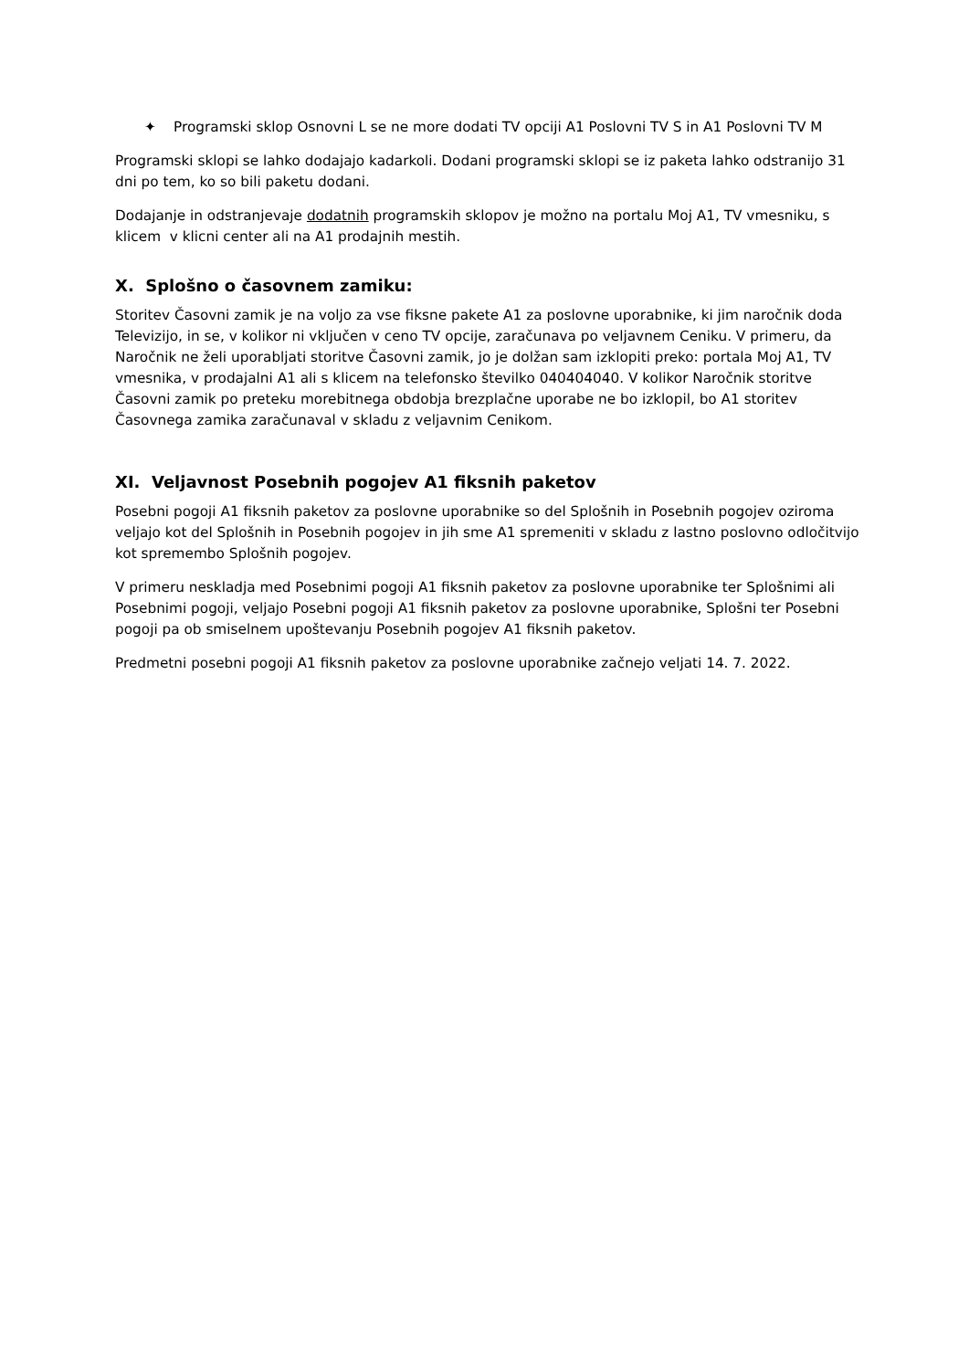✦ Programski sklop Osnovni L se ne more dodati TV opciji A1 Poslovni TV S in A1 Poslovni TV M
Programski sklopi se lahko dodajajo kadarkoli. Dodani programski sklopi se iz paketa lahko odstranijo 31 dni po tem, ko so bili paketu dodani.
Dodajanje in odstranjevaje dodatnih programskih sklopov je možno na portalu Moj A1, TV vmesniku, s klicem v klicni center ali na A1 prodajnih mestih.
X. Splošno o časovnem zamiku:
Storitev Časovni zamik je na voljo za vse fiksne pakete A1 za poslovne uporabnike, ki jim naročnik doda Televizijo, in se, v kolikor ni vključen v ceno TV opcije, zaračunava po veljavnem Ceniku. V primeru, da Naročnik ne želi uporabljati storitve Časovni zamik, jo je dolžan sam izklopiti preko: portala Moj A1, TV vmesnika, v prodajalni A1 ali s klicem na telefonsko številko 040404040. V kolikor Naročnik storitve Časovni zamik po preteku morebitnega obdobja brezplačne uporabe ne bo izklopil, bo A1 storitev Časovnega zamika zaračunaval v skladu z veljavnim Cenikom.
XI. Veljavnost Posebnih pogojev A1 fiksnih paketov
Posebni pogoji A1 fiksnih paketov za poslovne uporabnike so del Splošnih in Posebnih pogojev oziroma veljajo kot del Splošnih in Posebnih pogojev in jih sme A1 spremeniti v skladu z lastno poslovno odločitvijo kot spremembo Splošnih pogojev.
V primeru neskladja med Posebnimi pogoji A1 fiksnih paketov za poslovne uporabnike ter Splošnimi ali Posebnimi pogoji, veljajo Posebni pogoji A1 fiksnih paketov za poslovne uporabnike, Splošni ter Posebni pogoji pa ob smiselnem upoštevanju Posebnih pogojev A1 fiksnih paketov.
Predmetni posebni pogoji A1 fiksnih paketov za poslovne uporabnike začnejo veljati 14. 7. 2022.